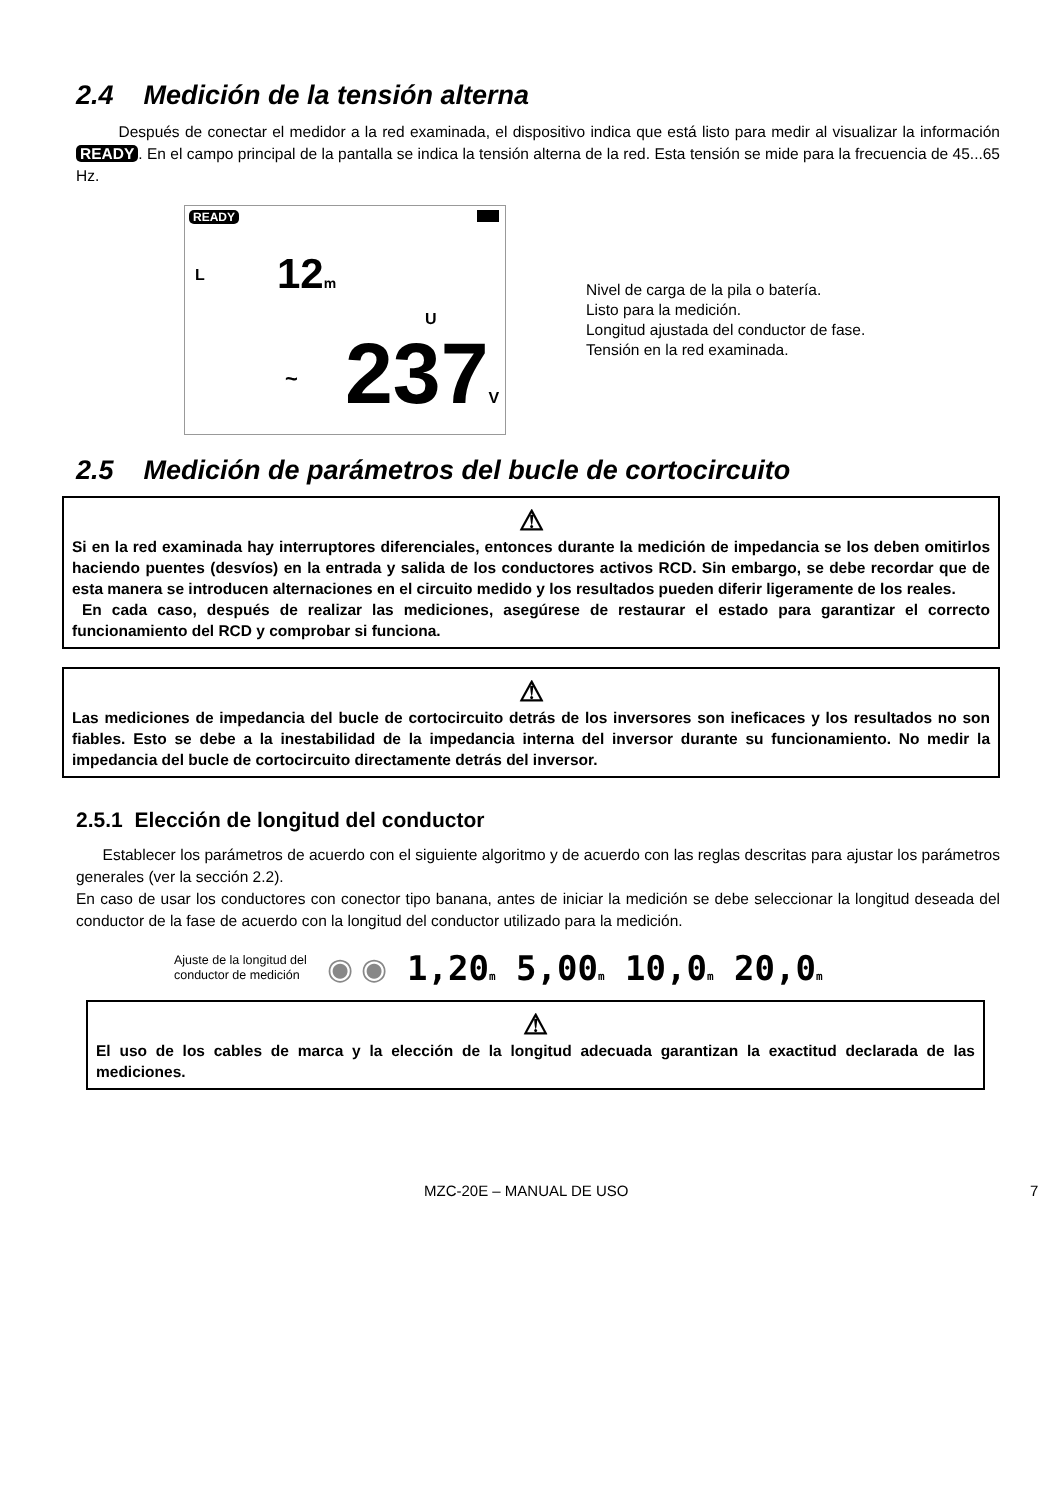2.4 Medición de la tensión alterna
Después de conectar el medidor a la red examinada, el dispositivo indica que está listo para medir al visualizar la información READY. En el campo principal de la pantalla se indica la tensión alterna de la red. Esta tensión se mide para la frecuencia de 45...65 Hz.
READY
L 12m
U
~ 237V
Nivel de carga de la pila o batería.
Listo para la medición.
Longitud ajustada del conductor de fase.
Tensión en la red examinada.
2.5 Medición de parámetros del bucle de cortocircuito
⚠
Si en la red examinada hay interruptores diferenciales, entonces durante la medición de impedancia se los deben omitirlos haciendo puentes (desvíos) en la entrada y salida de los conductores activos RCD. Sin embargo, se debe recordar que de esta manera se introducen alternaciones en el circuito medido y los resultados pueden diferir ligeramente de los reales.
En cada caso, después de realizar las mediciones, asegúrese de restaurar el estado para garantizar el correcto funcionamiento del RCD y comprobar si funciona.
⚠
Las mediciones de impedancia del bucle de cortocircuito detrás de los inversores son ineficaces y los resultados no son fiables. Esto se debe a la inestabilidad de la impedancia interna del inversor durante su funcionamiento. No medir la impedancia del bucle de cortocircuito directamente detrás del inversor.
2.5.1 Elección de longitud del conductor
Establecer los parámetros de acuerdo con el siguiente algoritmo y de acuerdo con las reglas descritas para ajustar los parámetros generales (ver la sección 2.2).
En caso de usar los conductores con conector tipo banana, antes de iniciar la medición se debe seleccionar la longitud deseada del conductor de la fase de acuerdo con la longitud del conductor utilizado para la medición.
Ajuste de la longitud del
conductor de medición
◉ ◉ 1,20m 5,00m 10,0m 20,0m
⚠
El uso de los cables de marca y la elección de la longitud adecuada garantizan la exactitud declarada de las mediciones.
MZC-20E – MANUAL DE USO 7